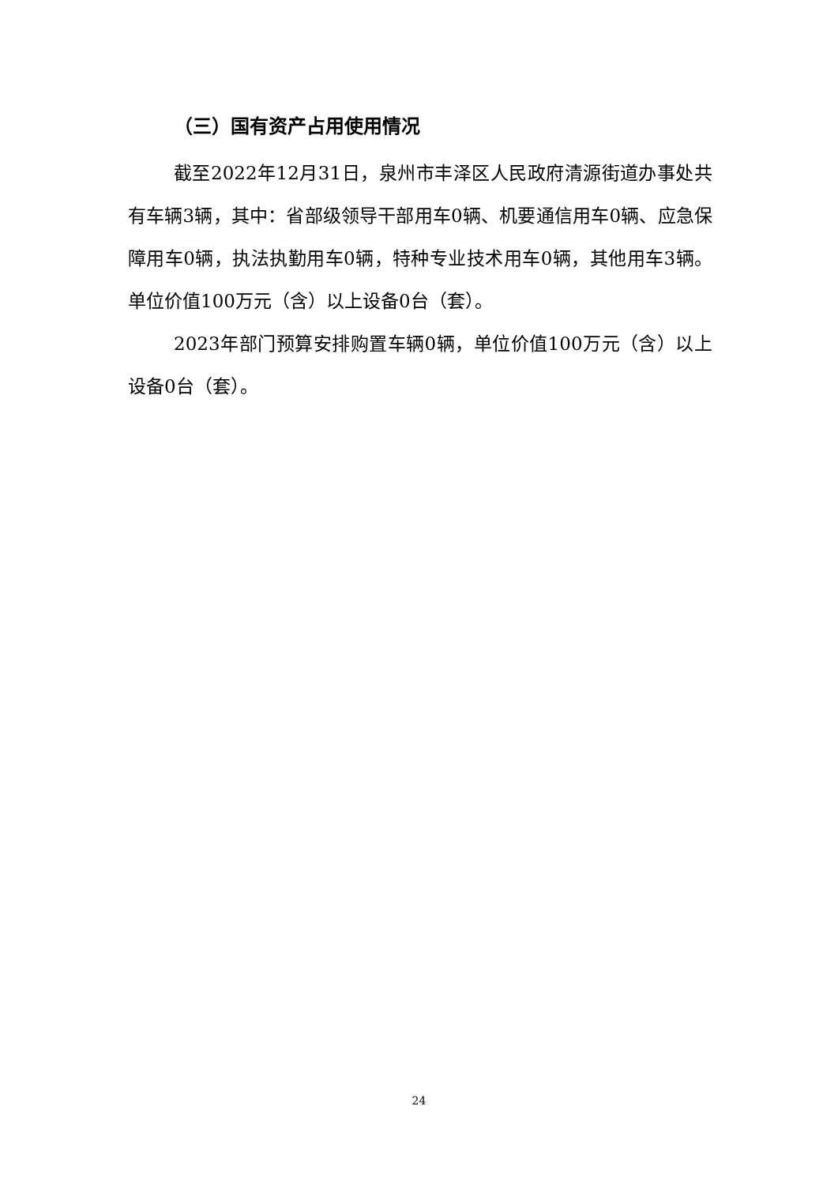（三）国有资产占用使用情况
截至2022年12月31日，泉州市丰泽区人民政府清源街道办事处共有车辆3辆，其中：省部级领导干部用车0辆、机要通信用车0辆、应急保障用车0辆，执法执勤用车0辆，特种专业技术用车0辆，其他用车3辆。单位价值100万元（含）以上设备0台（套）。
2023年部门预算安排购置车辆0辆，单位价值100万元（含）以上设备0台（套）。
24